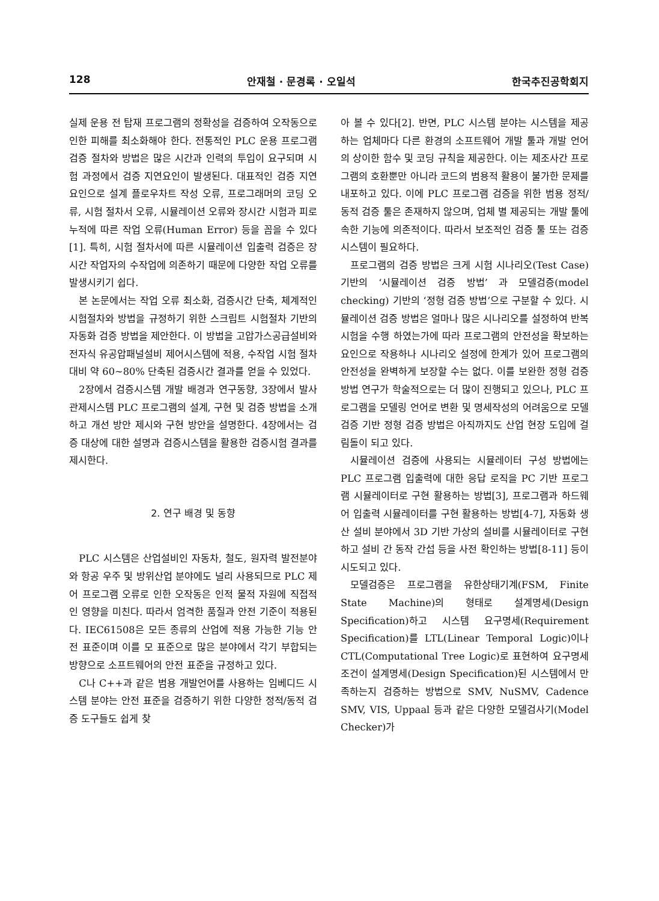128 안재철 · 문경록 · 오일석 한국추진공학회지
실제 운용 전 탑재 프로그램의 정확성을 검증하여 오작동으로 인한 피해를 최소화해야 한다. 전통적인 PLC 운용 프로그램 검증 절차와 방법은 많은 시간과 인력의 투입이 요구되며 시험 과정에서 검증 지연요인이 발생된다. 대표적인 검증 지연요인으로 설계 플로우차트 작성 오류, 프로그래머의 코딩 오류, 시험 절차서 오류, 시뮬레이션 오류와 장시간 시험과 피로 누적에 따른 작업 오류(Human Error) 등을 꼽을 수 있다[1]. 특히, 시험 절차서에 따른 시뮬레이션 입출력 검증은 장시간 작업자의 수작업에 의존하기 때문에 다양한 작업 오류를 발생시키기 쉽다.
본 논문에서는 작업 오류 최소화, 검증시간 단축, 체계적인 시험절차와 방법을 규정하기 위한 스크립트 시험절차 기반의 자동화 검증 방법을 제안한다. 이 방법을 고압가스공급설비와 전자식 유공압패널설비 제어시스템에 적용, 수작업 시험 절차 대비 약 60~80% 단축된 검증시간 결과를 얻을 수 있었다.
2장에서 검증시스템 개발 배경과 연구동향, 3장에서 발사관제시스템 PLC 프로그램의 설계, 구현 및 검증 방법을 소개하고 개선 방안 제시와 구현 방안을 설명한다. 4장에서는 검증 대상에 대한 설명과 검증시스템을 활용한 검증시험 결과를 제시한다.
2. 연구 배경 및 동향
PLC 시스템은 산업설비인 자동차, 철도, 원자력 발전분야와 항공 우주 및 방위산업 분야에도 널리 사용되므로 PLC 제어 프로그램 오류로 인한 오작동은 인적 물적 자원에 직접적인 영향을 미친다. 따라서 엄격한 품질과 안전 기준이 적용된다. IEC61508은 모든 종류의 산업에 적용 가능한 기능 안전 표준이며 이를 모 표준으로 많은 분야에서 각기 부합되는 방향으로 소프트웨어의 안전 표준을 규정하고 있다.
C나 C++과 같은 범용 개발언어를 사용하는 임베디드 시스템 분야는 안전 표준을 검증하기 위한 다양한 정적/동적 검증 도구들도 쉽게 찾
아 볼 수 있다[2]. 반면, PLC 시스템 분야는 시스템을 제공하는 업체마다 다른 환경의 소프트웨어 개발 툴과 개발 언어의 상이한 함수 및 코딩 규칙을 제공한다. 이는 제조사간 프로그램의 호환뿐만 아니라 코드의 범용적 활용이 불가한 문제를 내포하고 있다. 이에 PLC 프로그램 검증을 위한 범용 정적/동적 검증 툴은 존재하지 않으며, 업체 별 제공되는 개발 툴에 속한 기능에 의존적이다. 따라서 보조적인 검증 툴 또는 검증 시스템이 필요하다.
프로그램의 검증 방법은 크게 시험 시나리오(Test Case) 기반의 ‘시뮬레이션 검증 방법’ 과 모델검증(model checking) 기반의 ‘정형 검증 방법’으로 구분할 수 있다. 시뮬레이션 검증 방법은 얼마나 많은 시나리오를 설정하여 반복 시험을 수행 하였는가에 따라 프로그램의 안전성을 확보하는 요인으로 작용하나 시나리오 설정에 한계가 있어 프로그램의 안전성을 완벽하게 보장할 수는 없다. 이를 보완한 정형 검증 방법 연구가 학술적으로는 더 많이 진행되고 있으나, PLC 프로그램을 모델링 언어로 변환 및 명세작성의 어려움으로 모델검증 기반 정형 검증 방법은 아직까지도 산업 현장 도입에 걸림돌이 되고 있다.
시뮬레이션 검증에 사용되는 시뮬레이터 구성 방법에는 PLC 프로그램 입출력에 대한 응답 로직을 PC 기반 프로그램 시뮬레이터로 구현 활용하는 방법[3], 프로그램과 하드웨어 입출력 시뮬레이터를 구현 활용하는 방법[4-7], 자동화 생산 설비 분야에서 3D 기반 가상의 설비를 시뮬레이터로 구현하고 설비 간 동작 간섭 등을 사전 확인하는 방법[8-11] 등이 시도되고 있다.
모델검증은 프로그램을 유한상태기계(FSM, Finite State Machine)의 형태로 설계명세(Design Specification)하고 시스템 요구명세(Requirement Specification)를 LTL(Linear Temporal Logic)이나 CTL(Computational Tree Logic)로 표현하여 요구명세 조건이 설계명세(Design Specification)된 시스템에서 만족하는지 검증하는 방법으로 SMV, NuSMV, Cadence SMV, VIS, Uppaal 등과 같은 다양한 모델검사기(Model Checker)가